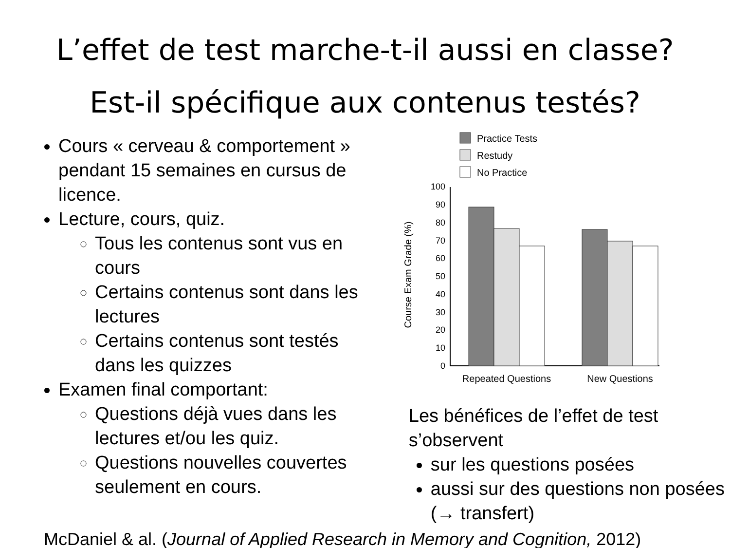L’effet de test marche-t-il aussi en classe?
Est-il spécifique aux contenus testés?
Cours « cerveau & comportement » pendant 15 semaines en cursus de licence.
Lecture, cours, quiz.
Tous les contenus sont vus en cours
Certains contenus sont dans les lectures
Certains contenus sont testés dans les quizzes
Examen final comportant:
Questions déjà vues dans les lectures et/ou les quiz.
Questions nouvelles couvertes seulement en cours.
Practice Tests
Restudy
No Practice
100
90
80
70
60
50
40
30
20
10
0
Course Exam Grade (%)
Repeated Questions
New Questions
Les bénéfices de l’effet de test s’observent
sur les questions posées
aussi sur des questions non posées (→ transfert)
McDaniel & al. (Journal of Applied Research in Memory and Cognition, 2012)